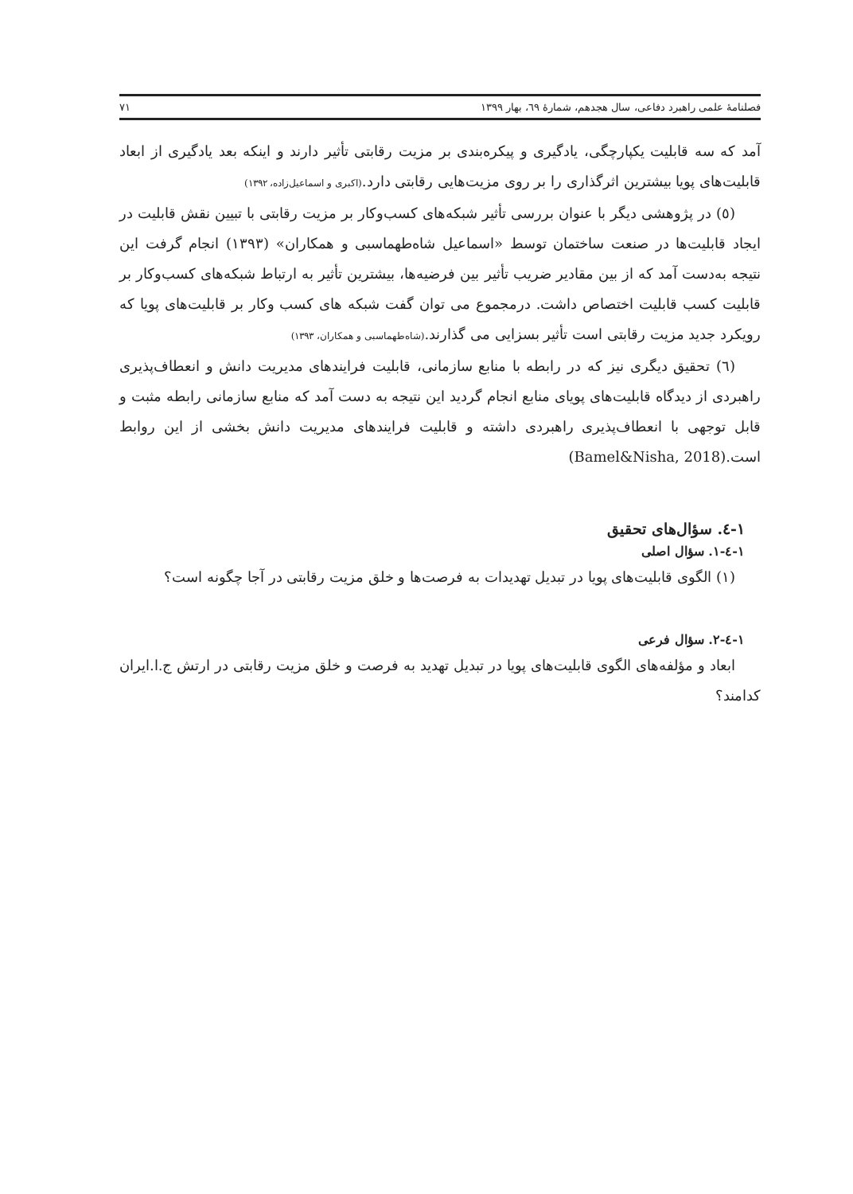فصلنامهٔ علمی راهبرد دفاعی، سال هجدهم، شمارهٔ ٦٩، بهار ١٣٩٩ ٧١
آمد که سه قابلیت یکپارچگی، یادگیری و پیکره‌بندی بر مزیت رقابتی تأثیر دارند و اینکه بعد یادگیری از ابعاد قابلیت‌های پویا بیشترین اثرگذاری را بر روی مزیت‌هایی رقابتی دارد.(اکبری و اسماعیل‌زاده، ١٣٩٢)
(٥) در پژوهشی دیگر با عنوان بررسی تأثیر شبکه‌های کسب‌وکار بر مزیت رقابتی با تبیین نقش قابلیت در ایجاد قابلیت‌ها در صنعت ساختمان توسط «اسماعیل شاه‌طهماسبی و همکاران» (١٣٩٣) انجام گرفت این نتیجه به‌دست آمد که از بین مقادیر ضریب تأثیر بین فرضیه‌ها، بیشترین تأثیر به ارتباط شبکه‌های کسب‌وکار بر قابلیت کسب قابلیت اختصاص داشت. درمجموع می توان گفت شبکه های کسب وکار بر قابلیت‌های پویا که رویکرد جدید مزیت رقابتی است تأثیر بسزایی می گذارند.(شاه‌طهماسبی و همکاران، ١٣٩٣)
(٦) تحقیق دیگری نیز که در رابطه با منابع سازمانی، قابلیت فرایندهای مدیریت دانش و انعطاف‌پذیری راهبردی از دیدگاه قابلیت‌های پویای منابع انجام گردید این نتیجه به دست آمد که منابع سازمانی رابطه مثبت و قابل توجهی با انعطاف‌پذیری راهبردی داشته و قابلیت فرایندهای مدیریت دانش بخشی از این روابط است.(Bamel&Nisha, 2018)
١-٤. سؤال‌های تحقیق
١-٤-١. سؤال اصلی
(١) الگوی قابلیت‌های پویا در تبدیل تهدیدات به فرصت‌ها و خلق مزیت رقابتی در آجا چگونه است؟
١-٤-٢. سؤال فرعی
ابعاد و مؤلفه‌های الگوی قابلیت‌های پویا در تبدیل تهدید به فرصت و خلق مزیت رقابتی در ارتش ج.ا.ایران کدامند؟